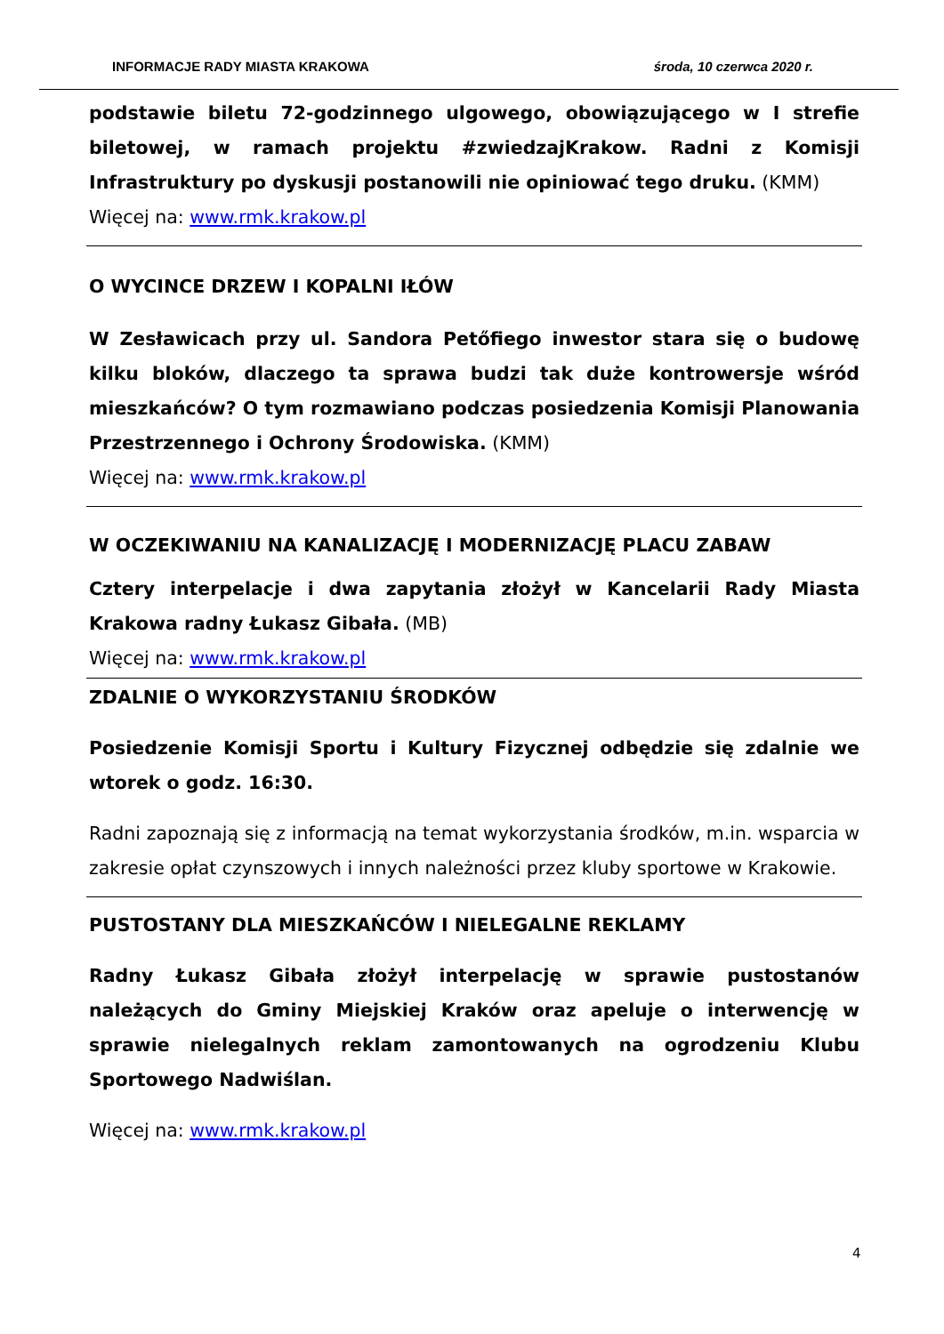INFORMACJE RADY MIASTA KRAKOWA środa, 10 czerwca 2020 r.
podstawie biletu 72-godzinnego ulgowego, obowiązującego w I strefie biletowej, w ramach projektu #zwiedzajKrakow. Radni z Komisji Infrastruktury po dyskusji postanowili nie opiniować tego druku. (KMM)
Więcej na: www.rmk.krakow.pl
O WYCINCE DRZEW I KOPALNI IŁÓW
W Zesławicach przy ul. Sandora Petőfiego inwestor stara się o budowę kilku bloków, dlaczego ta sprawa budzi tak duże kontrowersje wśród mieszkańców? O tym rozmawiano podczas posiedzenia Komisji Planowania Przestrzennego i Ochrony Środowiska. (KMM)
Więcej na: www.rmk.krakow.pl
W OCZEKIWANIU NA KANALIZACJĘ I MODERNIZACJĘ PLACU ZABAW
Cztery interpelacje i dwa zapytania złożył w Kancelarii Rady Miasta Krakowa radny Łukasz Gibała. (MB)
Więcej na: www.rmk.krakow.pl
ZDALNIE O WYKORZYSTANIU ŚRODKÓW
Posiedzenie Komisji Sportu i Kultury Fizycznej odbędzie się zdalnie we wtorek o godz. 16:30.
Radni zapoznają się z informacją na temat wykorzystania środków, m.in. wsparcia w zakresie opłat czynszowych i innych należności przez kluby sportowe w Krakowie.
PUSTOSTANY DLA MIESZKAŃCÓW I NIELEGALNE REKLAMY
Radny Łukasz Gibała złożył interpelację w sprawie pustostanów należących do Gminy Miejskiej Kraków oraz apeluje o interwencję w sprawie nielegalnych reklam zamontowanych na ogrodzeniu Klubu Sportowego Nadwiślan.
Więcej na: www.rmk.krakow.pl
4